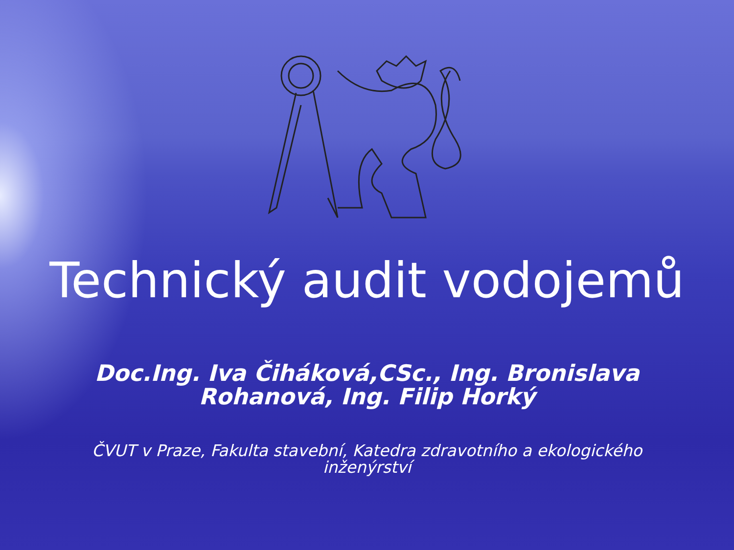Technický audit vodojemů
Doc.Ing. Iva Čiháková,CSc., Ing. Bronislava Rohanová, Ing. Filip Horký
ČVUT v Praze, Fakulta stavební, Katedra zdravotního a ekologického inženýrství